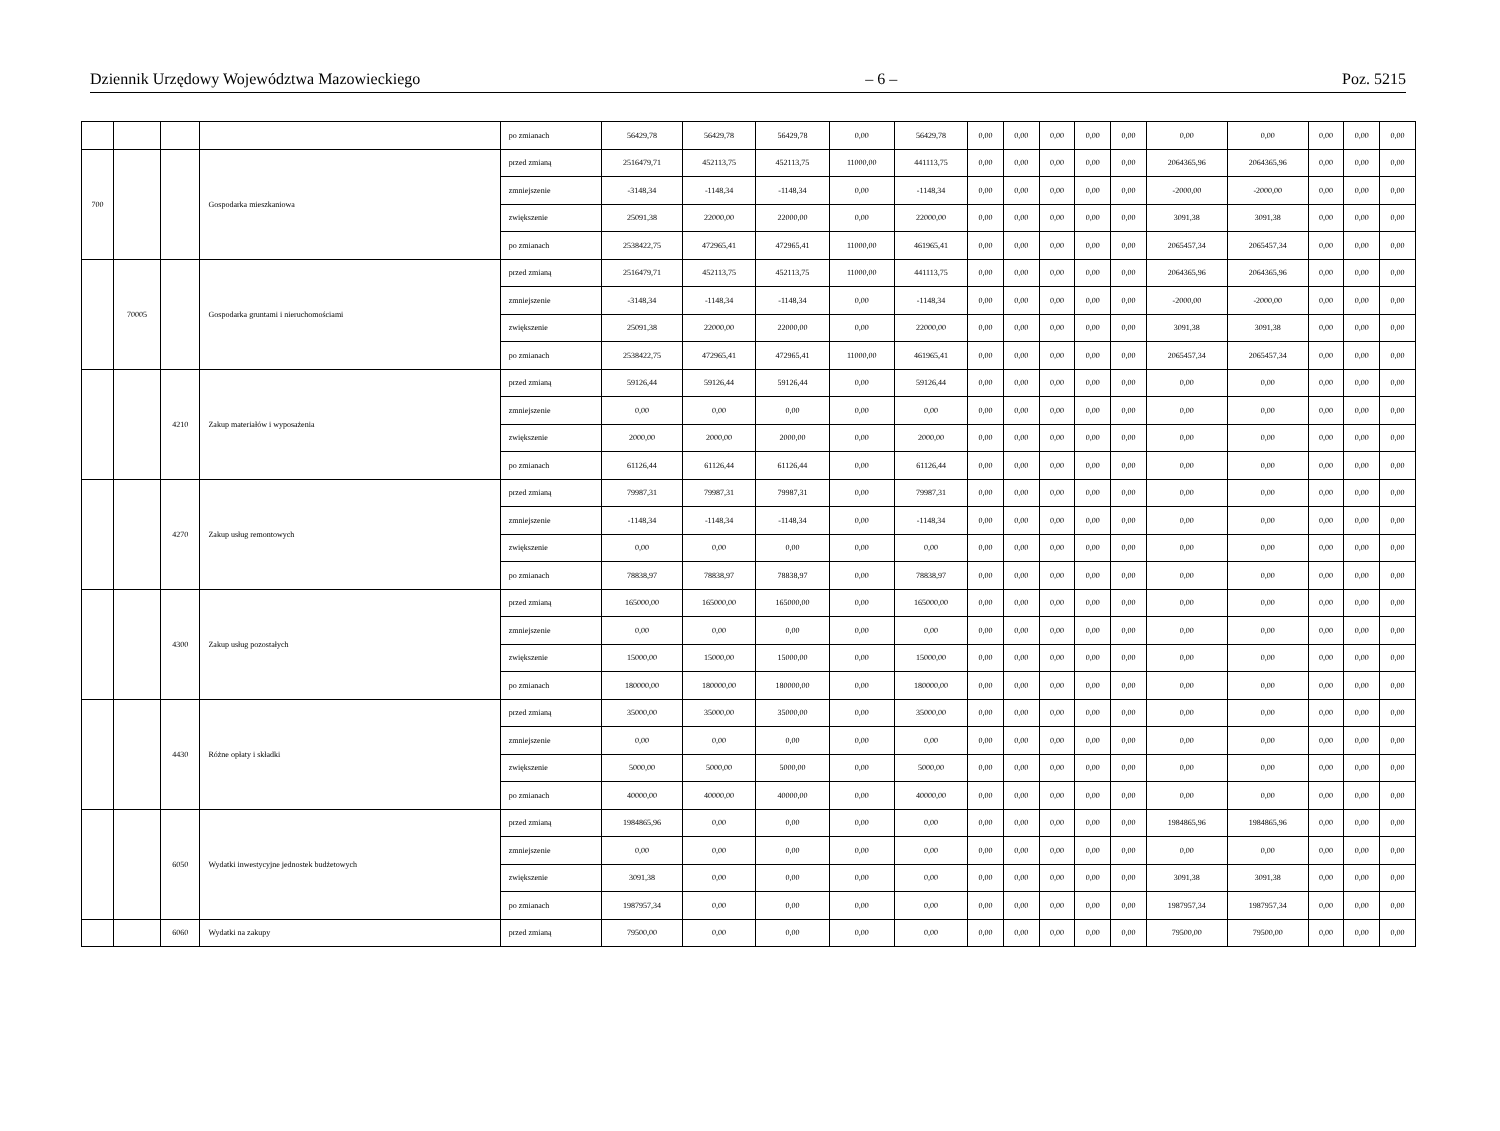Dziennik Urzędowy Województwa Mazowieckiego – 6 – Poz. 5215
| | | | | po zmianach | 56429,78 | 56429,78 | 56429,78 | 0,00 | 56429,78 | 0,00 | 0,00 | 0,00 | 0,00 | 0,00 | 0,00 | 0,00 | 0,00 | 0,00 | 0,00 |
| 700 | | | Gospodarka mieszkaniowa | przed zmianą | 2516479,71 | 452113,75 | 452113,75 | 11000,00 | 441113,75 | 0,00 | 0,00 | 0,00 | 0,00 | 0,00 | 2064365,96 | 2064365,96 | 0,00 | 0,00 | 0,00 |
| | | | | zmniejszenie | -3148,34 | -1148,34 | -1148,34 | 0,00 | -1148,34 | 0,00 | 0,00 | 0,00 | 0,00 | 0,00 | -2000,00 | -2000,00 | 0,00 | 0,00 | 0,00 |
| | | | | zwiększenie | 25091,38 | 22000,00 | 22000,00 | 0,00 | 22000,00 | 0,00 | 0,00 | 0,00 | 0,00 | 0,00 | 3091,38 | 3091,38 | 0,00 | 0,00 | 0,00 |
| | | | | po zmianach | 2538422,75 | 472965,41 | 472965,41 | 11000,00 | 461965,41 | 0,00 | 0,00 | 0,00 | 0,00 | 0,00 | 2065457,34 | 2065457,34 | 0,00 | 0,00 | 0,00 |
| | 70005 | | Gospodarka gruntami i nieruchomościami | przed zmianą | 2516479,71 | 452113,75 | 452113,75 | 11000,00 | 441113,75 | 0,00 | 0,00 | 0,00 | 0,00 | 0,00 | 2064365,96 | 2064365,96 | 0,00 | 0,00 | 0,00 |
| | | | | zmniejszenie | -3148,34 | -1148,34 | -1148,34 | 0,00 | -1148,34 | 0,00 | 0,00 | 0,00 | 0,00 | 0,00 | -2000,00 | -2000,00 | 0,00 | 0,00 | 0,00 |
| | | | | zwiększenie | 25091,38 | 22000,00 | 22000,00 | 0,00 | 22000,00 | 0,00 | 0,00 | 0,00 | 0,00 | 0,00 | 3091,38 | 3091,38 | 0,00 | 0,00 | 0,00 |
| | | | | po zmianach | 2538422,75 | 472965,41 | 472965,41 | 11000,00 | 461965,41 | 0,00 | 0,00 | 0,00 | 0,00 | 0,00 | 2065457,34 | 2065457,34 | 0,00 | 0,00 | 0,00 |
| | | 4210 | Zakup materiałów i wyposażenia | przed zmianą | 59126,44 | 59126,44 | 59126,44 | 0,00 | 59126,44 | 0,00 | 0,00 | 0,00 | 0,00 | 0,00 | 0,00 | 0,00 | 0,00 | 0,00 | 0,00 |
| | | | | zmniejszenie | 0,00 | 0,00 | 0,00 | 0,00 | 0,00 | 0,00 | 0,00 | 0,00 | 0,00 | 0,00 | 0,00 | 0,00 | 0,00 | 0,00 | 0,00 |
| | | | | zwiększenie | 2000,00 | 2000,00 | 2000,00 | 0,00 | 2000,00 | 0,00 | 0,00 | 0,00 | 0,00 | 0,00 | 0,00 | 0,00 | 0,00 | 0,00 | 0,00 |
| | | | | po zmianach | 61126,44 | 61126,44 | 61126,44 | 0,00 | 61126,44 | 0,00 | 0,00 | 0,00 | 0,00 | 0,00 | 0,00 | 0,00 | 0,00 | 0,00 | 0,00 |
| | | 4270 | Zakup usług remontowych | przed zmianą | 79987,31 | 79987,31 | 79987,31 | 0,00 | 79987,31 | 0,00 | 0,00 | 0,00 | 0,00 | 0,00 | 0,00 | 0,00 | 0,00 | 0,00 | 0,00 |
| | | | | zmniejszenie | -1148,34 | -1148,34 | -1148,34 | 0,00 | -1148,34 | 0,00 | 0,00 | 0,00 | 0,00 | 0,00 | 0,00 | 0,00 | 0,00 | 0,00 | 0,00 |
| | | | | zwiększenie | 0,00 | 0,00 | 0,00 | 0,00 | 0,00 | 0,00 | 0,00 | 0,00 | 0,00 | 0,00 | 0,00 | 0,00 | 0,00 | 0,00 | 0,00 |
| | | | | po zmianach | 78838,97 | 78838,97 | 78838,97 | 0,00 | 78838,97 | 0,00 | 0,00 | 0,00 | 0,00 | 0,00 | 0,00 | 0,00 | 0,00 | 0,00 | 0,00 |
| | | 4300 | Zakup usług pozostałych | przed zmianą | 165000,00 | 165000,00 | 165000,00 | 0,00 | 165000,00 | 0,00 | 0,00 | 0,00 | 0,00 | 0,00 | 0,00 | 0,00 | 0,00 | 0,00 | 0,00 |
| | | | | zmniejszenie | 0,00 | 0,00 | 0,00 | 0,00 | 0,00 | 0,00 | 0,00 | 0,00 | 0,00 | 0,00 | 0,00 | 0,00 | 0,00 | 0,00 | 0,00 |
| | | | | zwiększenie | 15000,00 | 15000,00 | 15000,00 | 0,00 | 15000,00 | 0,00 | 0,00 | 0,00 | 0,00 | 0,00 | 0,00 | 0,00 | 0,00 | 0,00 | 0,00 |
| | | | | po zmianach | 180000,00 | 180000,00 | 180000,00 | 0,00 | 180000,00 | 0,00 | 0,00 | 0,00 | 0,00 | 0,00 | 0,00 | 0,00 | 0,00 | 0,00 | 0,00 |
| | | 4430 | Różne opłaty i składki | przed zmianą | 35000,00 | 35000,00 | 35000,00 | 0,00 | 35000,00 | 0,00 | 0,00 | 0,00 | 0,00 | 0,00 | 0,00 | 0,00 | 0,00 | 0,00 | 0,00 |
| | | | | zmniejszenie | 0,00 | 0,00 | 0,00 | 0,00 | 0,00 | 0,00 | 0,00 | 0,00 | 0,00 | 0,00 | 0,00 | 0,00 | 0,00 | 0,00 | 0,00 |
| | | | | zwiększenie | 5000,00 | 5000,00 | 5000,00 | 0,00 | 5000,00 | 0,00 | 0,00 | 0,00 | 0,00 | 0,00 | 0,00 | 0,00 | 0,00 | 0,00 | 0,00 |
| | | | | po zmianach | 40000,00 | 40000,00 | 40000,00 | 0,00 | 40000,00 | 0,00 | 0,00 | 0,00 | 0,00 | 0,00 | 0,00 | 0,00 | 0,00 | 0,00 | 0,00 |
| | | 6050 | Wydatki inwestycyjne jednostek budżetowych | przed zmianą | 1984865,96 | 0,00 | 0,00 | 0,00 | 0,00 | 0,00 | 0,00 | 0,00 | 0,00 | 0,00 | 1984865,96 | 1984865,96 | 0,00 | 0,00 | 0,00 |
| | | | | zmniejszenie | 0,00 | 0,00 | 0,00 | 0,00 | 0,00 | 0,00 | 0,00 | 0,00 | 0,00 | 0,00 | 0,00 | 0,00 | 0,00 | 0,00 | 0,00 |
| | | | | zwiększenie | 3091,38 | 0,00 | 0,00 | 0,00 | 0,00 | 0,00 | 0,00 | 0,00 | 0,00 | 0,00 | 3091,38 | 3091,38 | 0,00 | 0,00 | 0,00 |
| | | | | po zmianach | 1987957,34 | 0,00 | 0,00 | 0,00 | 0,00 | 0,00 | 0,00 | 0,00 | 0,00 | 0,00 | 1987957,34 | 1987957,34 | 0,00 | 0,00 | 0,00 |
| | | 6060 | Wydatki na zakupy | przed zmianą | 79500,00 | 0,00 | 0,00 | 0,00 | 0,00 | 0,00 | 0,00 | 0,00 | 0,00 | 0,00 | 79500,00 | 79500,00 | 0,00 | 0,00 | 0,00 |